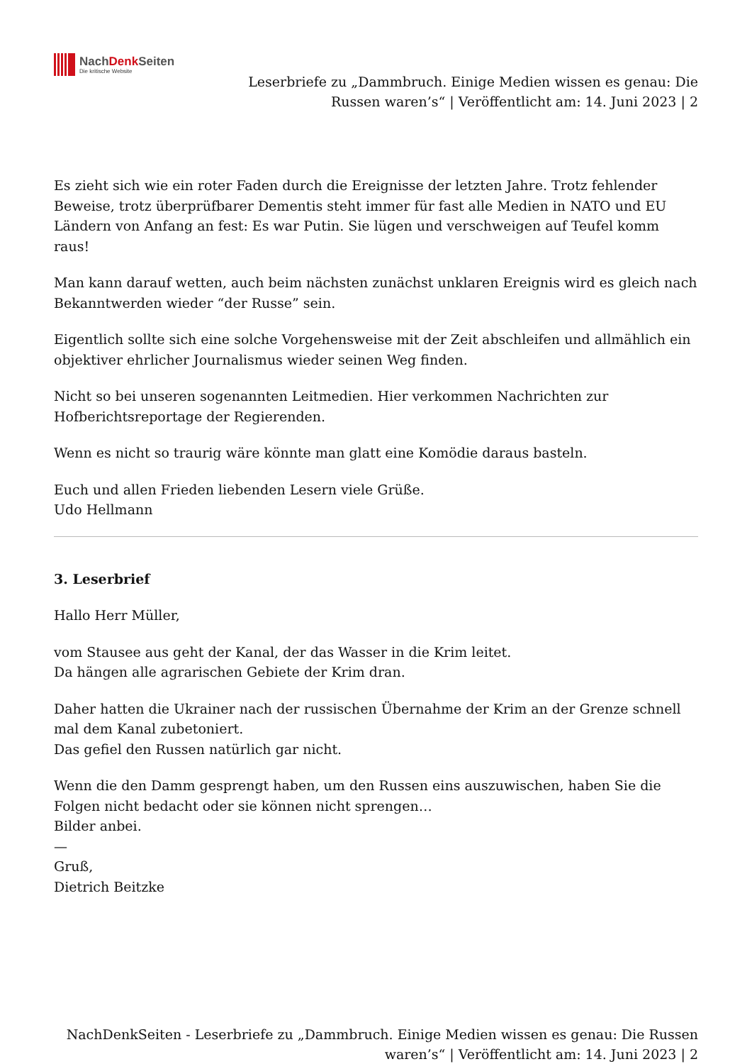NachDenk Seiten
Die kritische Website
Leserbriefe zu „Dammbruch. Einige Medien wissen es genau: Die
Russen waren’s“ | Veröffentlicht am: 14. Juni 2023 | 2
Es zieht sich wie ein roter Faden durch die Ereignisse der letzten Jahre. Trotz fehlender Beweise, trotz überprüfbarer Dementis steht immer für fast alle Medien in NATO und EU Ländern von Anfang an fest: Es war Putin. Sie lügen und verschweigen auf Teufel komm raus!
Man kann darauf wetten, auch beim nächsten zunächst unklaren Ereignis wird es gleich nach Bekanntwerden wieder “der Russe” sein.
Eigentlich sollte sich eine solche Vorgehensweise mit der Zeit abschleifen und allmählich ein objektiver ehrlicher Journalismus wieder seinen Weg finden.
Nicht so bei unseren sogenannten Leitmedien. Hier verkommen Nachrichten zur Hofberichtsreportage der Regierenden.
Wenn es nicht so traurig wäre könnte man glatt eine Komödie daraus basteln.
Euch und allen Frieden liebenden Lesern viele Grüße.
Udo Hellmann
3. Leserbrief
Hallo Herr Müller,
vom Stausee aus geht der Kanal, der das Wasser in die Krim leitet.
Da hängen alle agrarischen Gebiete der Krim dran.
Daher hatten die Ukrainer nach der russischen Übernahme der Krim an der Grenze schnell mal dem Kanal zubetoniert.
Das gefiel den Russen natürlich gar nicht.
Wenn die den Damm gesprengt haben, um den Russen eins auszuwischen, haben Sie die Folgen nicht bedacht oder sie können nicht sprengen…
Bilder anbei.
—
Gruß,
Dietrich Beitzke
NachDenkSeiten - Leserbriefe zu „Dammbruch. Einige Medien wissen es genau: Die Russen
waren’s“ | Veröffentlicht am: 14. Juni 2023 | 2